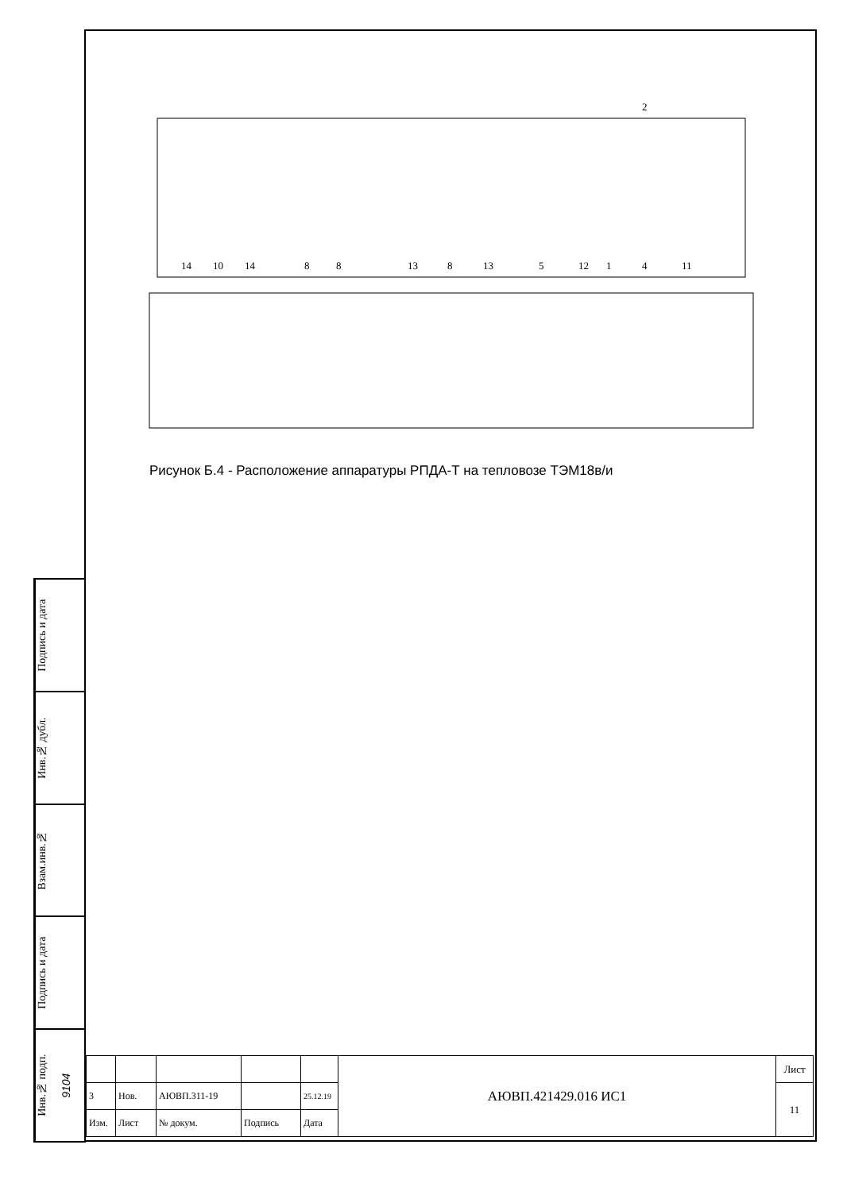Подпись и дата
Инв.№ дубл.
Взам.инв.№
Подпись и дата
Инв.№ подп. 9104
2
14
10
14
8
8
13
8
13
5
12
1
4
11
Рисунок Б.4 - Расположение аппаратуры РПДА-Т на тепловозе ТЭМ18в/и
| | | | | | АЮВП.421429.016 ИС1 | Лист |
| 3 | Нов. | АЮВП.311-19 | | 25.12.19 | | 11 |
| Изм. | Лист | № докум. | Подпись | Дата | | |